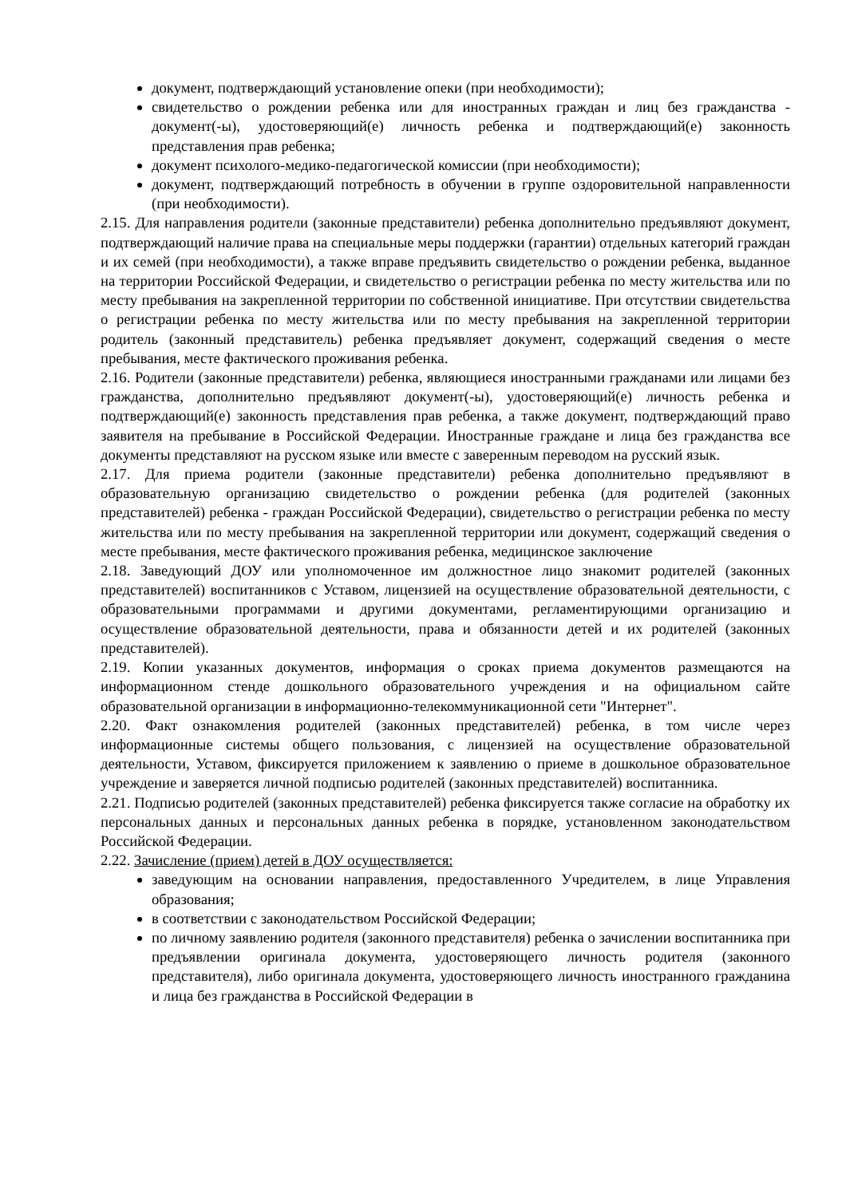документ, подтверждающий установление опеки (при необходимости);
свидетельство о рождении ребенка или для иностранных граждан и лиц без гражданства - документ(-ы), удостоверяющий(е) личность ребенка и подтверждающий(е) законность представления прав ребенка;
документ психолого-медико-педагогической комиссии (при необходимости);
документ, подтверждающий потребность в обучении в группе оздоровительной направленности (при необходимости).
2.15. Для направления родители (законные представители) ребенка дополнительно предъявляют документ, подтверждающий наличие права на специальные меры поддержки (гарантии) отдельных категорий граждан и их семей (при необходимости), а также вправе предъявить свидетельство о рождении ребенка, выданное на территории Российской Федерации, и свидетельство о регистрации ребенка по месту жительства или по месту пребывания на закрепленной территории по собственной инициативе. При отсутствии свидетельства о регистрации ребенка по месту жительства или по месту пребывания на закрепленной территории родитель (законный представитель) ребенка предъявляет документ, содержащий сведения о месте пребывания, месте фактического проживания ребенка.
2.16. Родители (законные представители) ребенка, являющиеся иностранными гражданами или лицами без гражданства, дополнительно предъявляют документ(-ы), удостоверяющий(е) личность ребенка и подтверждающий(е) законность представления прав ребенка, а также документ, подтверждающий право заявителя на пребывание в Российской Федерации. Иностранные граждане и лица без гражданства все документы представляют на русском языке или вместе с заверенным переводом на русский язык.
2.17. Для приема родители (законные представители) ребенка дополнительно предъявляют в образовательную организацию свидетельство о рождении ребенка (для родителей (законных представителей) ребенка - граждан Российской Федерации), свидетельство о регистрации ребенка по месту жительства или по месту пребывания на закрепленной территории или документ, содержащий сведения о месте пребывания, месте фактического проживания ребенка, медицинское заключение
2.18. Заведующий ДОУ или уполномоченное им должностное лицо знакомит родителей (законных представителей) воспитанников с Уставом, лицензией на осуществление образовательной деятельности, с образовательными программами и другими документами, регламентирующими организацию и осуществление образовательной деятельности, права и обязанности детей и их родителей (законных представителей).
2.19. Копии указанных документов, информация о сроках приема документов размещаются на информационном стенде дошкольного образовательного учреждения и на официальном сайте образовательной организации в информационно-телекоммуникационной сети "Интернет".
2.20. Факт ознакомления родителей (законных представителей) ребенка, в том числе через информационные системы общего пользования, с лицензией на осуществление образовательной деятельности, Уставом, фиксируется приложением к заявлению о приеме в дошкольное образовательное учреждение и заверяется личной подписью родителей (законных представителей) воспитанника.
2.21. Подписью родителей (законных представителей) ребенка фиксируется также согласие на обработку их персональных данных и персональных данных ребенка в порядке, установленном законодательством Российской Федерации.
2.22. Зачисление (прием) детей в ДОУ осуществляется:
заведующим на основании направления, предоставленного Учредителем, в лице Управления образования;
в соответствии с законодательством Российской Федерации;
по личному заявлению родителя (законного представителя) ребенка о зачислении воспитанника при предъявлении оригинала документа, удостоверяющего личность родителя (законного представителя), либо оригинала документа, удостоверяющего личность иностранного гражданина и лица без гражданства в Российской Федерации в